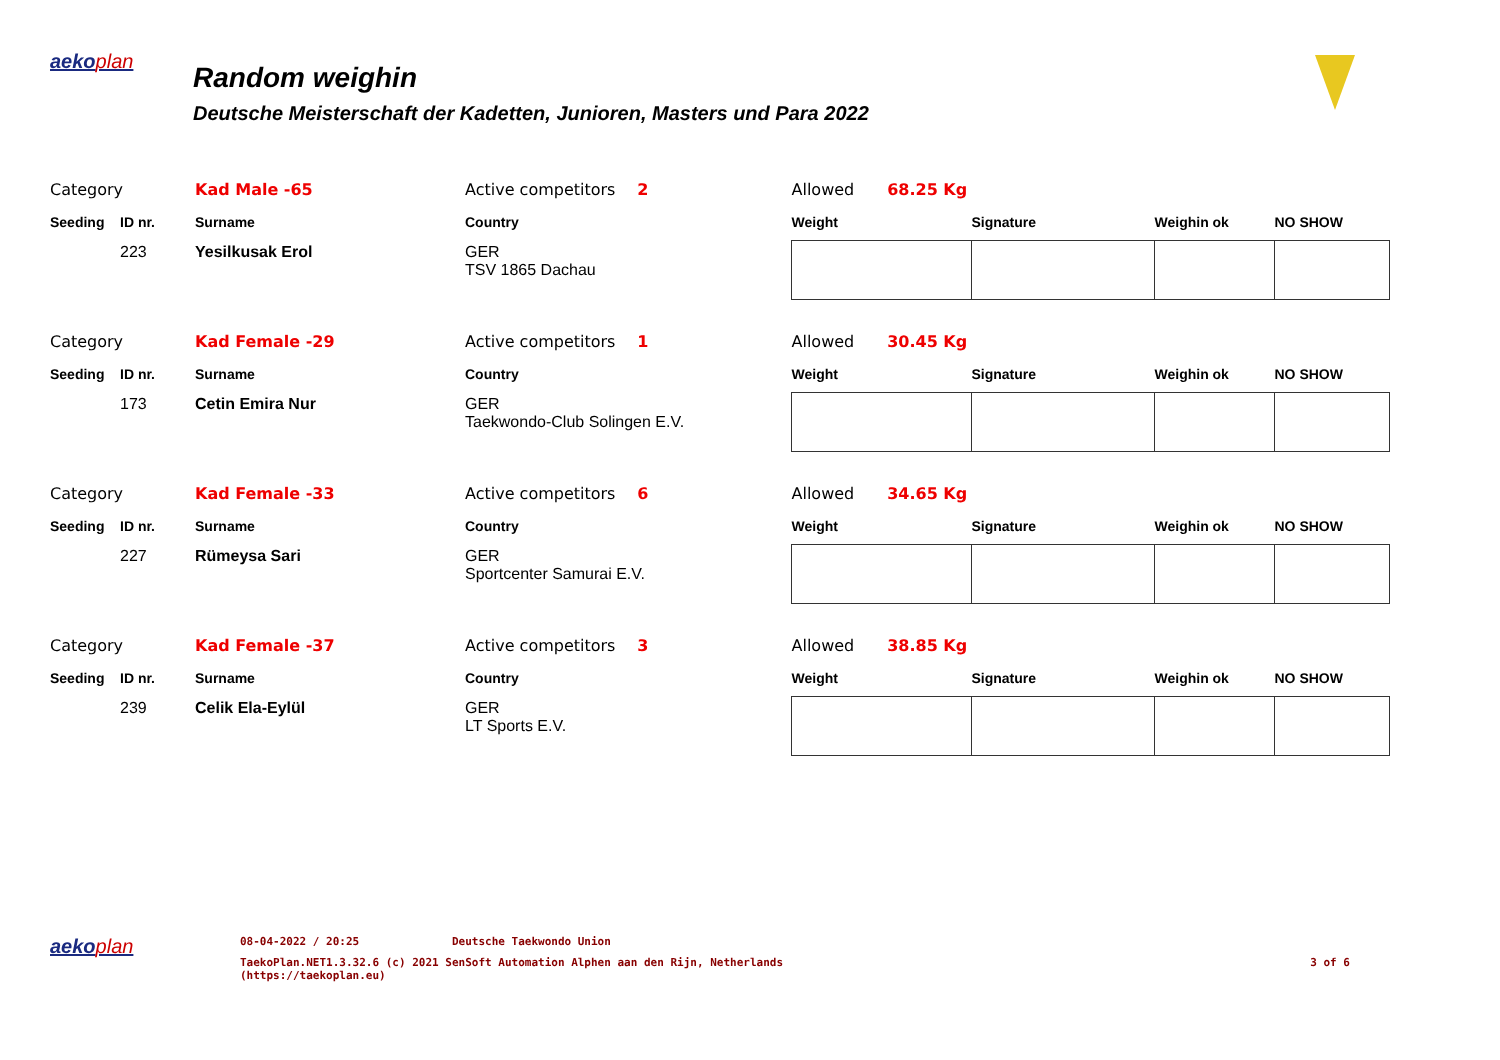aekoplan
Random weighin
Deutsche Meisterschaft der Kadetten, Junioren, Masters und Para 2022
| Category | | Kad Male -65 | Active competitors 2 | | Allowed 68.25 Kg | | | |
| Seeding | ID nr. | Surname | Country | | Weight | Signature | Weighin ok | NO SHOW |
| | 223 | Yesilkusak Erol | GER TSV 1865 Dachau | | | | | |
| Category | | Kad Female -29 | Active competitors 1 | | Allowed 30.45 Kg | | | |
| Seeding | ID nr. | Surname | Country | | Weight | Signature | Weighin ok | NO SHOW |
| | 173 | Cetin Emira Nur | GER Taekwondo-Club Solingen E.V. | | | | | |
| Category | | Kad Female -33 | Active competitors 6 | | Allowed 34.65 Kg | | | |
| Seeding | ID nr. | Surname | Country | | Weight | Signature | Weighin ok | NO SHOW |
| | 227 | Rümeysa Sari | GER Sportcenter Samurai E.V. | | | | | |
| Category | | Kad Female -37 | Active competitors 3 | | Allowed 38.85 Kg | | | |
| Seeding | ID nr. | Surname | Country | | Weight | Signature | Weighin ok | NO SHOW |
| | 239 | Celik Ela-Eylül | GER LT Sports E.V. | | | | | |
aekoplan
08-04-2022 / 20:25 Deutsche Taekwondo Union
TaekoPlan.NET1.3.32.6 (c) 2021 SenSoft Automation Alphen aan den Rijn, Netherlands
(https://taekoplan.eu)
3 of 6